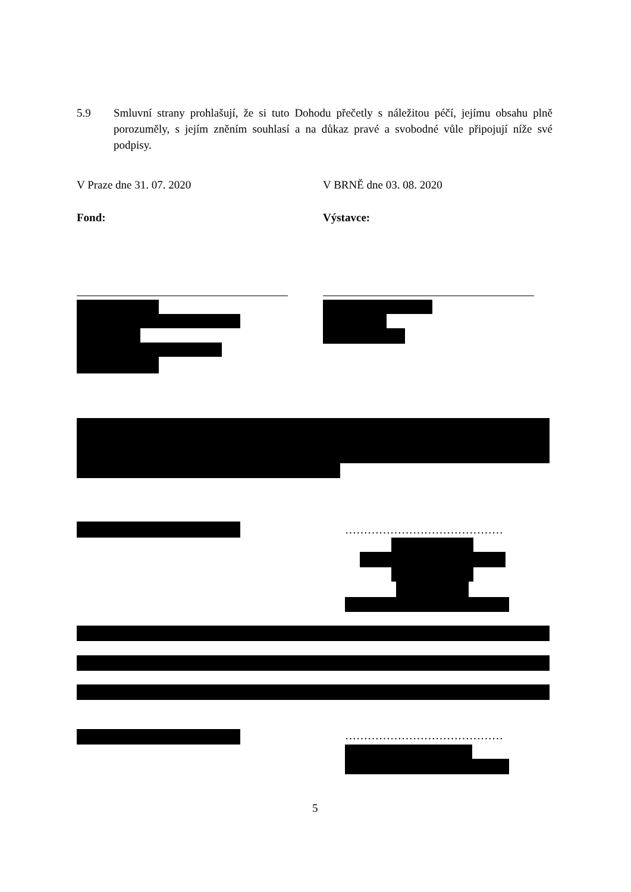5.9 Smluvní strany prohlašují, že si tuto Dohodu přečetly s náležitou péčí, jejímu obsahu plně porozuměly, s jejím zněním souhlasí a na důkaz pravé a svobodné vůle připojují níže své podpisy.
V Praze dne 31. 07. 2020 V BRNĚ dne 03. 08. 2020
Fond: Výstavce:
……………………………………
……………………………………
5